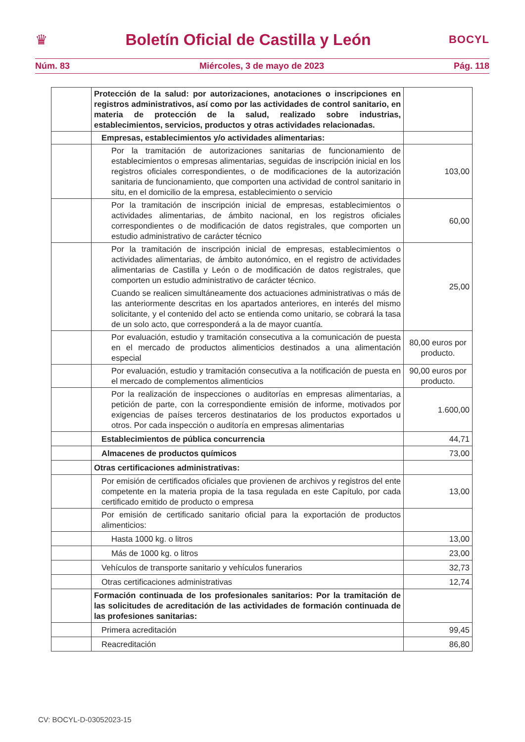♛ Boletín Oficial de Castilla y León BOCYL
Núm. 83 Miércoles, 3 de mayo de 2023 Pág. 118
| | Protección de la salud: por autorizaciones, anotaciones o inscripciones en registros administrativos, así como por las actividades de control sanitario, en materia de protección de la salud, realizado sobre industrias, establecimientos, servicios, productos y otras actividades relacionadas. | |
| | Empresas, establecimientos y/o actividades alimentarias: | |
| | Por la tramitación de autorizaciones sanitarias de funcionamiento de establecimientos o empresas alimentarias, seguidas de inscripción inicial en los registros oficiales correspondientes, o de modificaciones de la autorización sanitaria de funcionamiento, que comporten una actividad de control sanitario in situ, en el domicilio de la empresa, establecimiento o servicio | 103,00 |
| | Por la tramitación de inscripción inicial de empresas, establecimientos o actividades alimentarias, de ámbito nacional, en los registros oficiales correspondientes o de modificación de datos registrales, que comporten un estudio administrativo de carácter técnico | 60,00 |
| | Por la tramitación de inscripción inicial de empresas, establecimientos o actividades alimentarias, de ámbito autonómico, en el registro de actividades alimentarias de Castilla y León o de modificación de datos registrales, que comporten un estudio administrativo de carácter técnico. Cuando se realicen simultáneamente dos actuaciones administrativas o más de las anteriormente descritas en los apartados anteriores, en interés del mismo solicitante, y el contenido del acto se entienda como unitario, se cobrará la tasa de un solo acto, que corresponderá a la de mayor cuantía. | 25,00 |
| | Por evaluación, estudio y tramitación consecutiva a la comunicación de puesta en el mercado de productos alimenticios destinados a una alimentación especial | 80,00 euros por producto. |
| | Por evaluación, estudio y tramitación consecutiva a la notificación de puesta en el mercado de complementos alimenticios | 90,00 euros por producto. |
| | Por la realización de inspecciones o auditorías en empresas alimentarias, a petición de parte, con la correspondiente emisión de informe, motivados por exigencias de países terceros destinatarios de los productos exportados u otros. Por cada inspección o auditoría en empresas alimentarias | 1.600,00 |
| | Establecimientos de pública concurrencia | 44,71 |
| | Almacenes de productos químicos | 73,00 |
| | Otras certificaciones administrativas: | |
| | Por emisión de certificados oficiales que provienen de archivos y registros del ente competente en la materia propia de la tasa regulada en este Capítulo, por cada certificado emitido de producto o empresa | 13,00 |
| | Por emisión de certificado sanitario oficial para la exportación de productos alimenticios: | |
| | Hasta 1000 kg. o litros | 13,00 |
| | Más de 1000 kg. o litros | 23,00 |
| | Vehículos de transporte sanitario y vehículos funerarios | 32,73 |
| | Otras certificaciones administrativas | 12,74 |
| | Formación continuada de los profesionales sanitarios: Por la tramitación de las solicitudes de acreditación de las actividades de formación continuada de las profesiones sanitarias: | |
| | Primera acreditación | 99,45 |
| | Reacreditación | 86,80 |
CV: BOCYL-D-03052023-15